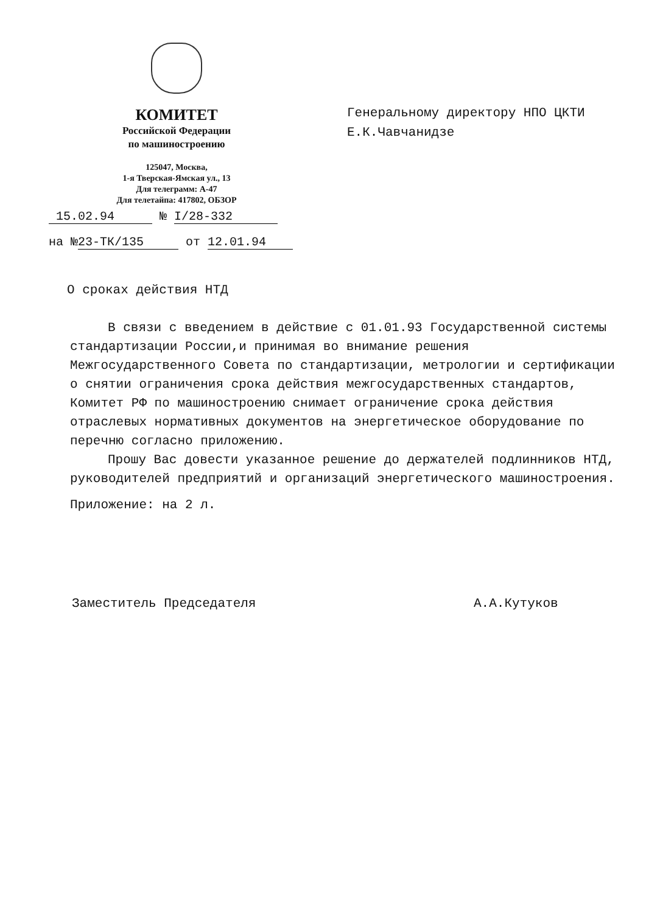КОМИТЕТ
Российской Федерации
по машиностроению
125047, Москва,
1-я Тверская-Ямская ул., 13
Для телеграмм: А-47
Для телетайпа: 417802, ОБЗОР
15.02.94 № I/28-332
на № 23-ТК/135 от 12.01.94
Генеральному директору НПО ЦКТИ
Е.К.Чавчанидзе
О сроках действия НТД
В связи с введением в действие с 01.01.93 Государственной системы стандартизации России,и принимая во внимание решения Межгосударственного Совета по стандартизации, метрологии и сертификации о снятии ограничения срока действия межгосударственных стандартов, Комитет РФ по машиностроению снимает ограничение срока действия отраслевых нормативных документов на энергетическое оборудование по перечню согласно приложению.
Прошу Вас довести указанное решение до держателей подлинников НТД, руководителей предприятий и организаций энергетического машиностроения.
Приложение: на 2 л.
Заместитель Председателя А.А.Кутуков